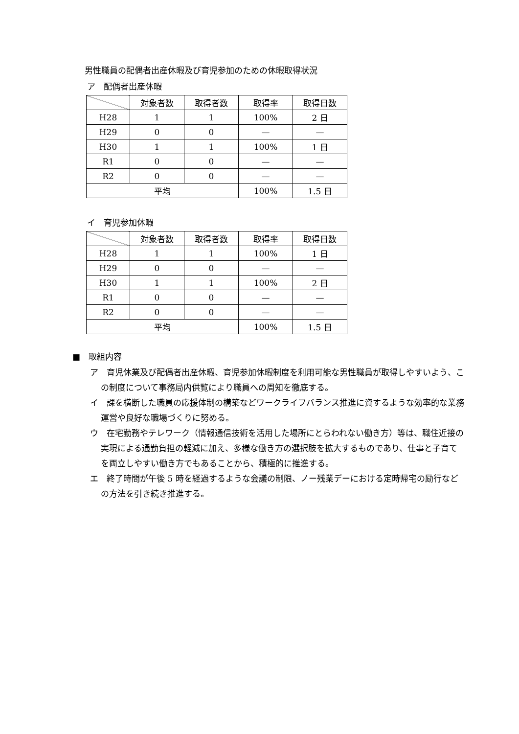男性職員の配偶者出産休暇及び育児参加のための休暇取得状況
ア　配偶者出産休暇
| | 対象者数 | 取得者数 | 取得率 | 取得日数 |
| --- | --- | --- | --- | --- |
| H28 | 1 | 1 | 100% | 2 日 |
| H29 | 0 | 0 | — | — |
| H30 | 1 | 1 | 100% | 1 日 |
| R1 | 0 | 0 | — | — |
| R2 | 0 | 0 | — | — |
| 平均 | | | 100% | 1.5 日 |
イ　育児参加休暇
| | 対象者数 | 取得者数 | 取得率 | 取得日数 |
| --- | --- | --- | --- | --- |
| H28 | 1 | 1 | 100% | 1 日 |
| H29 | 0 | 0 | — | — |
| H30 | 1 | 1 | 100% | 2 日 |
| R1 | 0 | 0 | — | — |
| R2 | 0 | 0 | — | — |
| 平均 | | | 100% | 1.5 日 |
■　取組内容
ア　育児休業及び配偶者出産休暇、育児参加休暇制度を利用可能な男性職員が取得しやすいよう、この制度について事務局内供覧により職員への周知を徹底する。
イ　課を横断した職員の応援体制の構築などワークライフバランス推進に資するような効率的な業務運営や良好な職場づくりに努める。
ウ　在宅勤務やテレワーク（情報通信技術を活用した場所にとらわれない働き方）等は、職住近接の実現による通勤負担の軽減に加え、多様な働き方の選択肢を拡大するものであり、仕事と子育てを両立しやすい働き方でもあることから、積極的に推進する。
エ　終了時間が午後 5 時を経過するような会議の制限、ノー残業デーにおける定時帰宅の励行などの方法を引き続き推進する。